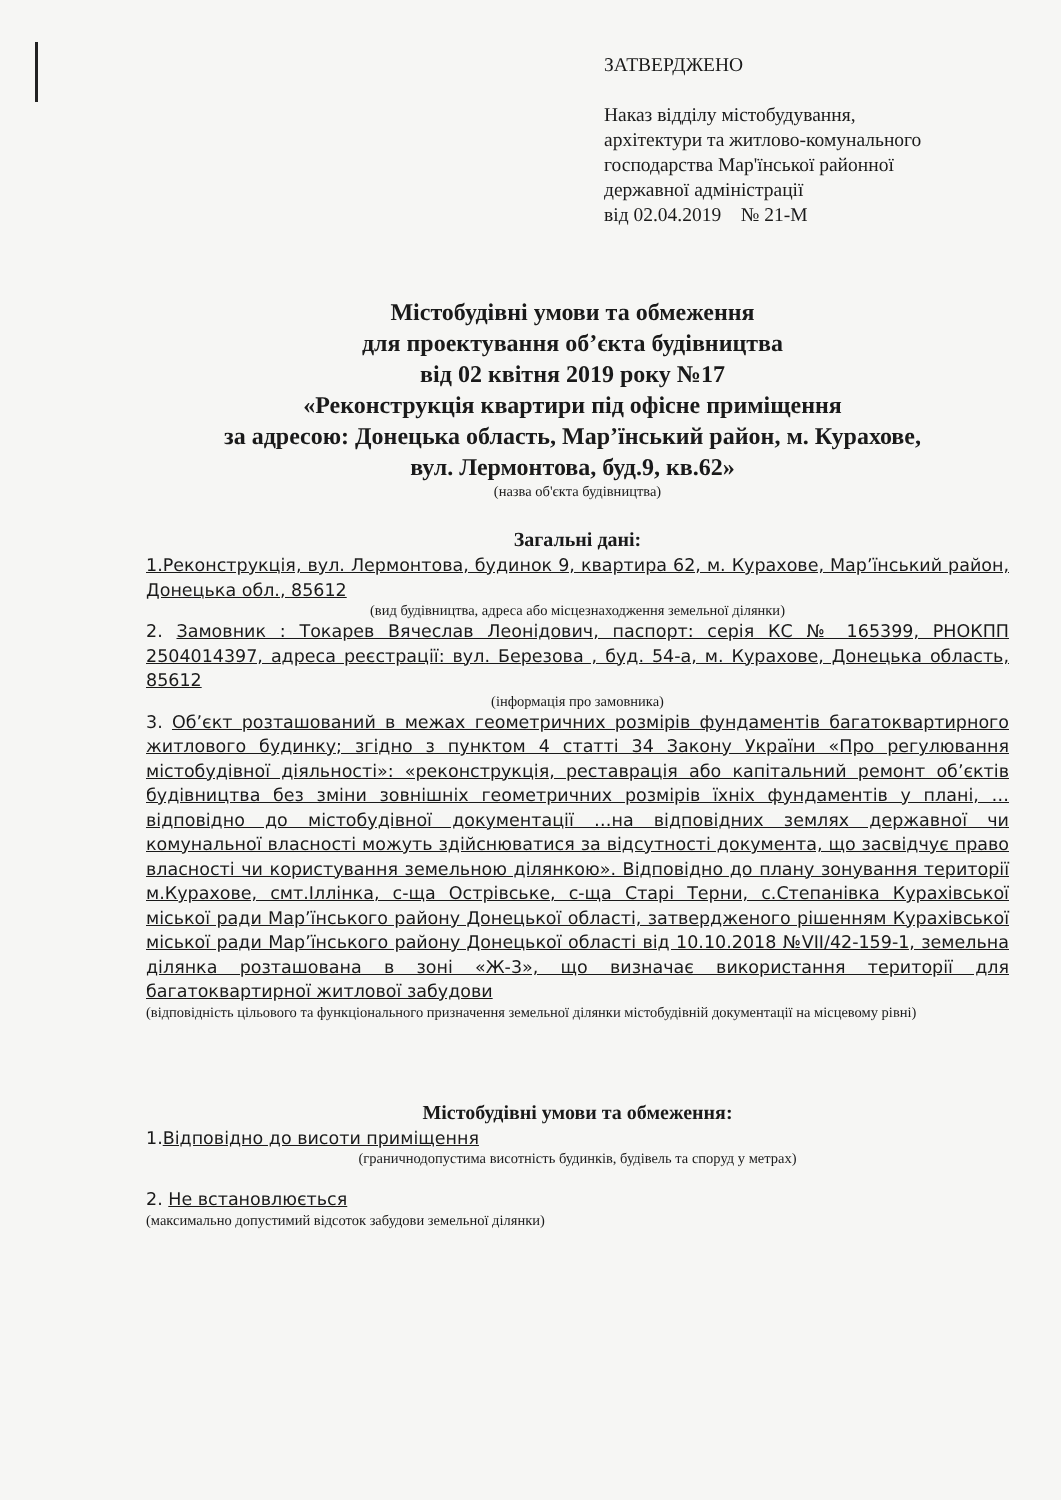ЗАТВЕРДЖЕНО
Наказ відділу містобудування,
архітектури та житлово-комунального
господарства Мар'їнської районної
державної адміністрації
від 02.04.2019 № 21-М
Містобудівні умови та обмеження
для проектування об’єкта будівництва
від 02 квітня 2019 року №17
«Реконструкція квартири під офісне приміщення
за адресою: Донецька область, Мар’їнський район, м. Курахове,
вул. Лермонтова, буд.9, кв.62»
(назва об'єкта будівництва)
Загальні дані:
1.Реконструкція, вул. Лермонтова, будинок 9, квартира 62, м. Курахове, Мар’їнський район, Донецька обл., 85612
(вид будівництва, адреса або місцезнаходження земельної ділянки)
2. Замовник : Токарев Вячеслав Леонідович, паспорт: серія КС № 165399, РНОКПП 2504014397, адреса реєстрації: вул. Березова , буд. 54-а, м. Курахове, Донецька область, 85612
(інформація про замовника)
3. Об’єкт розташований в межах геометричних розмірів фундаментів багатоквартирного житлового будинку; згідно з пунктом 4 статті 34 Закону України «Про регулювання містобудівної діяльності»: «реконструкція, реставрація або капітальний ремонт об’єктів будівництва без зміни зовнішніх геометричних розмірів їхніх фундаментів у плані, …відповідно до містобудівної документації …на відповідних землях державної чи комунальної власності можуть здійснюватися за відсутності документа, що засвідчує право власності чи користування земельною ділянкою». Відповідно до плану зонування території м.Курахове, смт.Іллінка, с-ща Острівське, с-ща Старі Терни, с.Степанівка Курахівської міської ради Мар’їнського району Донецької області, затвердженого рішенням Курахівської міської ради Мар’їнського району Донецької області від 10.10.2018 №VII/42-159-1, земельна ділянка розташована в зоні «Ж-3», що визначає використання території для багатоквартирної житлової забудови
(відповідність цільового та функціонального призначення земельної ділянки містобудівній документації на місцевому рівні)
Містобудівні умови та обмеження:
1.Відповідно до висоти приміщення
(граничнодопустима висотність будинків, будівель та споруд у метрах)
2. Не встановлюється
(максимально допустимий відсоток забудови земельної ділянки)